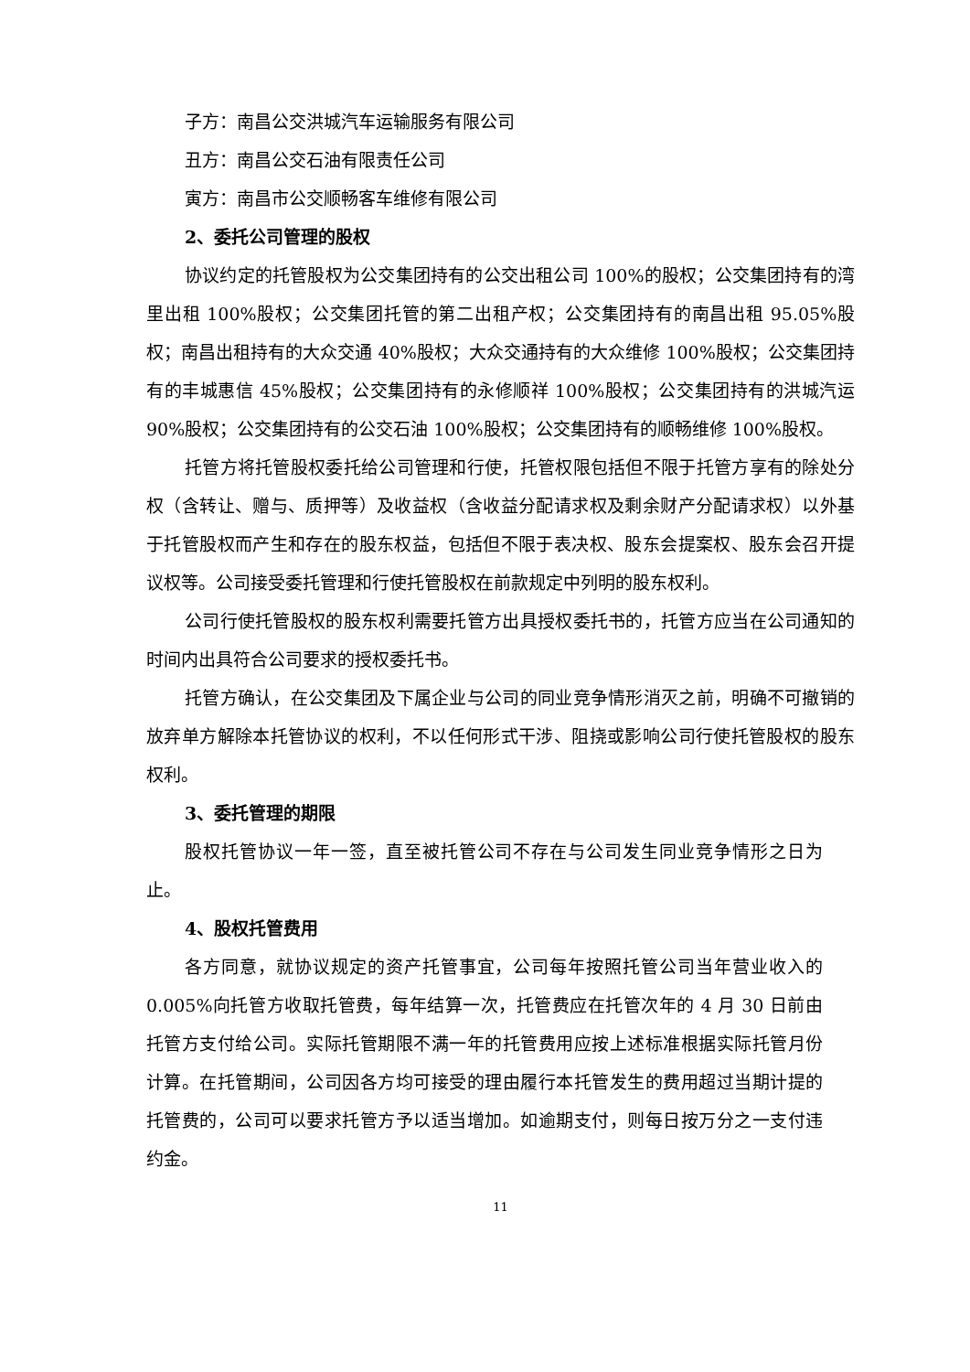子方：南昌公交洪城汽车运输服务有限公司
丑方：南昌公交石油有限责任公司
寅方：南昌市公交顺畅客车维修有限公司
2、委托公司管理的股权
协议约定的托管股权为公交集团持有的公交出租公司 100%的股权；公交集团持有的湾里出租 100%股权；公交集团托管的第二出租产权；公交集团持有的南昌出租 95.05%股权；南昌出租持有的大众交通 40%股权；大众交通持有的大众维修 100%股权；公交集团持有的丰城惠信 45%股权；公交集团持有的永修顺祥 100%股权；公交集团持有的洪城汽运 90%股权；公交集团持有的公交石油 100%股权；公交集团持有的顺畅维修 100%股权。
托管方将托管股权委托给公司管理和行使，托管权限包括但不限于托管方享有的除处分权（含转让、赠与、质押等）及收益权（含收益分配请求权及剩余财产分配请求权）以外基于托管股权而产生和存在的股东权益，包括但不限于表决权、股东会提案权、股东会召开提议权等。公司接受委托管理和行使托管股权在前款规定中列明的股东权利。
公司行使托管股权的股东权利需要托管方出具授权委托书的，托管方应当在公司通知的时间内出具符合公司要求的授权委托书。
托管方确认，在公交集团及下属企业与公司的同业竞争情形消灭之前，明确不可撤销的放弃单方解除本托管协议的权利，不以任何形式干涉、阻挠或影响公司行使托管股权的股东权利。
3、委托管理的期限
股权托管协议一年一签，直至被托管公司不存在与公司发生同业竞争情形之日为止。
4、股权托管费用
各方同意，就协议规定的资产托管事宜，公司每年按照托管公司当年营业收入的 0.005%向托管方收取托管费，每年结算一次，托管费应在托管次年的 4 月 30 日前由托管方支付给公司。实际托管期限不满一年的托管费用应按上述标准根据实际托管月份计算。在托管期间，公司因各方均可接受的理由履行本托管发生的费用超过当期计提的托管费的，公司可以要求托管方予以适当增加。如逾期支付，则每日按万分之一支付违约金。
11